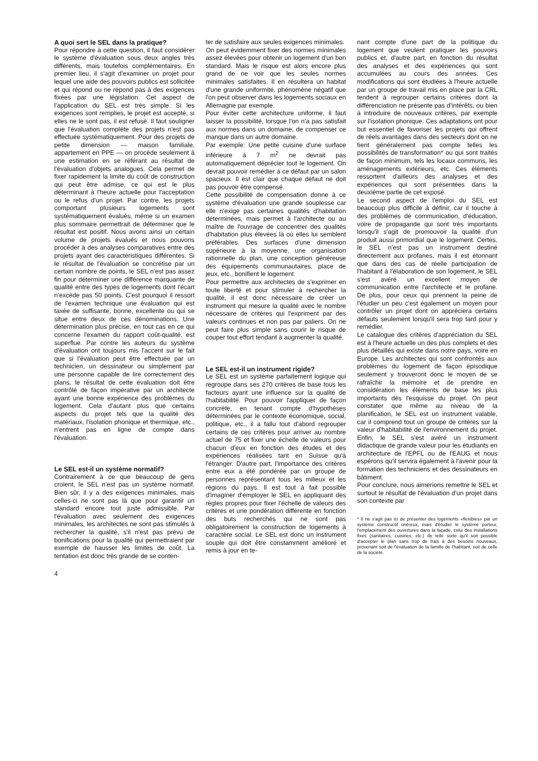A quoi sert le SEL dans la pratique?
Pour répondre à cette question, il faut considérer le système d'évaluation sous deux angles très différents, mais toutefois complémentaires. En premier lieu, il s'agit d'examiner un projet pour lequel une aide des pouvoirs publics est sollicitée et qui répond ou ne répond pas à des exigences fixées par une législation. Cet aspect de l'application du SEL est très simple. Si les exigences sont remplies, le projet est accepté, si elles ne le sont pas, il est refusé. Il faut souligner que l'évaluation complète des projets n'est pas effectuée systématiquement. Pour des projets de petite dimension — maison familiale, appartement en PPE — on procède seulement à une estimation en se référant au résultat de l'évaluation d'objets analogues. Cela permet de fixer rapidement la limite du coût de construction qui peut être admise, ce qui est le plus déterminant à l'heure actuelle pour l'acceptation ou le refus d'un projet. Par contre, les projets comportant plusieurs logements sont systématiquement évalués, même si un examen plus sommaire permettrait de déterminer que le résultat est positif. Nous avons ainsi un certain volume de projets évalués et nous pouvons procéder à des analyses comparatives entre des projets ayant des caractéristiques différentes. Si le résultat de l'évaluation se concrétise par un certain nombre de points, le SEL n'est pas assez fin pour déterminer une différence marquante de qualité entre des types de logements dont l'écart n'excède pas 50 points. C'est pourquoi il ressort de l'examen technique une évaluation qui est taxée de suffisante, bonne, excellente ou qui se situe entre deux de ces dénominations. Une détermination plus précise, en tout cas en ce qui concerne l'examen du rapport coût-qualité, est superflue. Par contre les auteurs du système d'évaluation ont toujours mis l'accent sur le fait que si l'évaluation peut être effectuée par un technicien, un dessinateur ou simplement par une personne capable de lire correctement des plans, le résultat de cette évaluation doit être contrôlé de façon impérative par un architecte ayant une bonne expérience des problèmes du logement. Cela d'autant plus que certains aspects du projet tels que la qualité des matériaux, l'isolation phonique et thermique, etc., n'entrent pas en ligne de compte dans l'évaluation.
Le SEL est-il un système normatif?
Contrairement à ce que beaucoup de gens croient, le SEL n'est pas un système normatif. Bien sûr, il y a des exigences minimales, mais celles-ci ne sont pas là que pour garantir un standard encore tout juste admissible. Par l'évaluation avec seulement des exigences minimales, les architectes ne sont pas stimulés à rechercher la qualité, s'il n'est pas prévu de bonifications pour la qualité qui permettraient par exemple de hausser les limites de coût. La tentation est donc très grande de se conten-
4
ter de satisfaire aux seules exigences minimales.
On peut évidemment fixer des normes minimales assez élevées pour obtenir un logement d'un bon standard. Mais le risque est alors encore plus grand de ne voir que les seules normes minimales satisfaites. Il en résultera un habitat d'une grande uniformité, phénomène négatif que l'on peut observer dans les logements sociaux en Allemagne par exemple.
Pour éviter cette architecture uniforme, il faut laisser la possibilité, lorsque l'on n'a pas satisfait aux normes dans un domaine, de compenser ce manque dans un autre domaine.
Par exemple: Une petite cuisine d'une surface inférieure à 7 m<sup>2</sup> ne devrait pas automatiquement déprécier tout le logement. On devrait pouvoir remédier à ce défaut par un salon spacieux. Il est clair que chaque défaut ne doit pas pouvoir être compensé.
Cette possibilité de compensation donne à ce système d'évaluation une grande souplesse car elle n'exige pas certaines qualités d'habitation déterminées, mais permet à l'architecte ou au maître de l'ouvrage de concentrer des qualités d'habitation plus élevées là où elles lui semblent préférables. Des surfaces d'une dimension supérieure à la moyenne, une organisation rationnelle du plan, une conception généreuse des équipements communautaires, place de jeux, etc., bonifient le logement.
Pour permettre aux architectes de s'exprimer en toute liberté et pour stimuler à rechercher la qualité, il est donc nécessaire de créer un instrument qui mesure la qualité avec le nombre nécessaire de critères qui l'expriment par des valeurs continues et non pas par paliers. On ne peut faire plus simple sans courir le risque de couper tout effort tendant à augmenter la qualité.
Le SEL est-il un instrument rigide?
Le SEL est un système parfaitement logique qui regroupe dans ses 270 critères de base tous les facteurs ayant une influence sur la qualité de l'habitabilité. Pour pouvoir l'appliquer de façon concrète, en tenant compte d'hypothèses déterminées par le contexte économique, social, politique, etc., il a fallu tout d'abord regrouper certains de ces critères pour arriver au nombre actuel de 75 et fixer une échelle de valeurs pour chacun d'eux en fonction des études et des expériences réalisées tant en Suisse qu'à l'étranger. D'autre part, l'importance des critères entre eux a été pondérée par un groupe de personnes représentant tous les milieux et les régions du pays. Il est tout à fait possible d'imaginer d'employer le SEL en appliquant des règles propres pour fixer l'échelle de valeurs des critères et une pondération différente en fonction des buts recherchés qui ne sont pas obligatoirement la construction de logements à caractère social. Le SEL est donc un instrument souple qui doit être constamment amélioré et remis à jour en te-
nant compte d'une part de la politique du logement que veulent pratiquer les pouvoirs publics et, d'autre part, en fonction du résultat des analyses et des expériences qui sont accumulées au cours des années. Ces modifications qui sont étudiées à l'heure actuelle par un groupe de travail mis en place par la CRL tendent à regrouper certains critères dont la différenciation ne présente pas d'intérêts, ou bien à introduire de nouveaux critères, par exemple sur l'isolation phonique. Ces adaptations ont pour but essentiel de favoriser les projets qui offrent de réels avantages dans des secteurs dont on ne tient généralement pas compte telles les possibilités de transformation* ou qui sont traités de façon minimum, tels les locaux communs, les aménagements extérieurs, etc. Ces éléments ressortent d'ailleurs des analyses et des expériences qui sont présentées dans la deuxième partie de cet exposé.
Le second aspect de l'emploi du SEL est beaucoup plus difficile à définir, car il touche à des problèmes de communication, d'éducation, voire de propagande qui sont très importants lorsqu'il s'agit de promouvoir la qualité d'un produit aussi primordial que le logement. Certes, le SEL n'est pas un instrument destiné directement aux profanes, mais il est étonnant que dans des cas de réelle participation de l'habitant à l'élaboration de son logement, le SEL s'est avéré un excellent moyen de communication entre l'architecte et le profane. De plus, pour ceux qui prennent la peine de l'étudier un peu c'est également un moyen pour contrôler un projet dont on appréciera certains défauts seulement lorsqu'il sera trop tard pour y remédier.
Le catalogue des critères d'appréciation du SEL est à l'heure actuelle un des plus complets et des plus détaillés qui existe dans notre pays, voire en Europe. Les architectes qui sont confrontés aux problèmes du logement de façon épisodique seulement y trouveront donc le moyen de se rafraîchir la mémoire et de prendre en considération les éléments de base les plus importants dès l'esquisse du projet. On peut constater que même au niveau de la planification, le SEL est un instrument valable, car il comprend tout un groupe de critères sur la valeur d'habitabilité de l'environnement du projet. Enfin, le SEL s'est avéré un instrument didactique de grande valeur pour les étudiants en architecture de l'EPFL ou de l'EAUG et nous espérons qu'il servira également à l'avenir pour la formation des techniciens et des dessinateurs en bâtiment.
Pour conclure, nous aimerions remettre le SEL et surtout le résultat de l'évaluation d'un projet dans son contexte par
* Il ne s'agit pas ici de présenter des logements «flexibles» par un système constructif onéreux, mais d'étudier le système porteur, l'emplacement des ouvertures dans la façade, celui des installations fixes (sanitaires, cuisines, etc.) de telle sorte qu'il soit possible d'accepter le plan sans trop de frais à des besoins nouveaux, provenant soit de l'évaluation de la famille de l'habitant, soit de celle de la société.